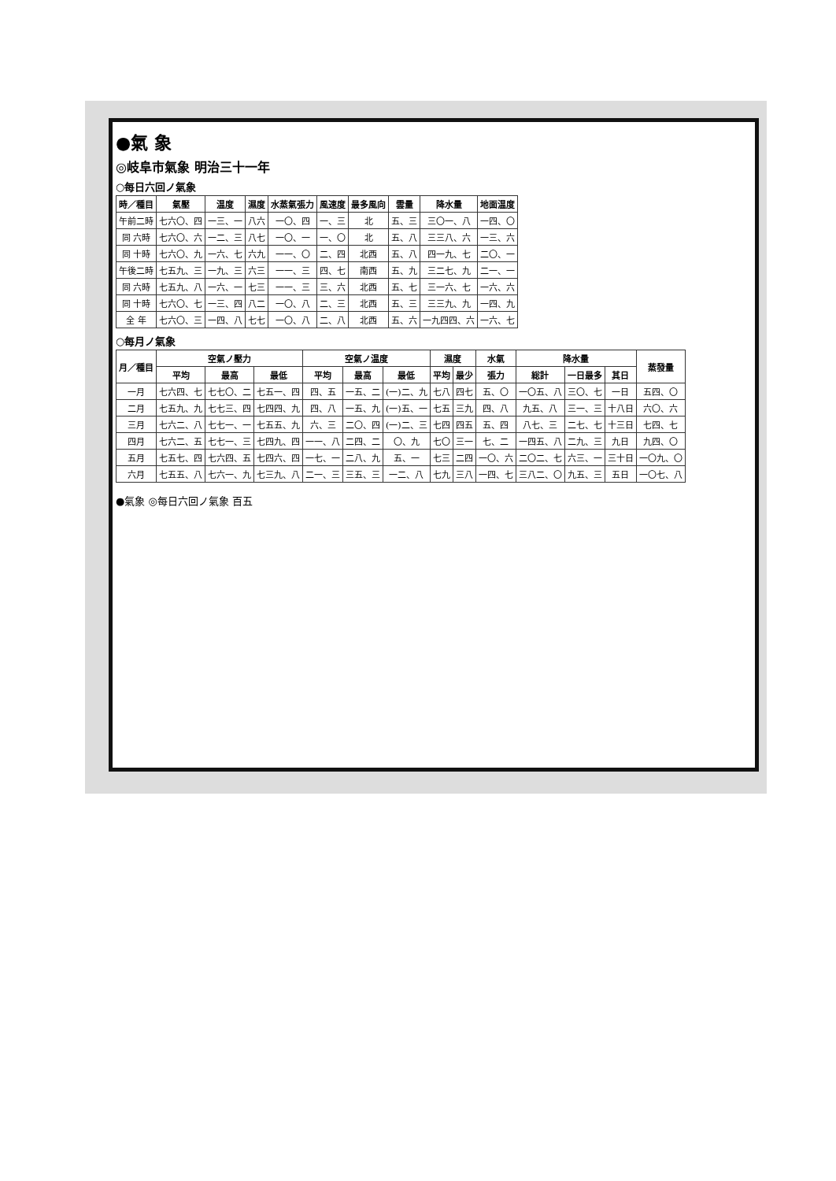●氣 象
◎岐阜市氣象 明治三十一年
○每日六回ノ氣象
| 時／種目 | 氣壓 | 温度 | 濕度 | 水蒸氣張力 | 風速度 | 最多風向 | 雲量 | 降水量 | 地面温度 |
| --- | --- | --- | --- | --- | --- | --- | --- | --- | --- |
| 午前二時 | 七六〇、四 | 一三、一 | 八六 | 一〇、四 | 一、三 | 北 | 五、三 | 三〇一、八 | 一四、〇 |
| 同 六時 | 七六〇、六 | 一二、三 | 八七 | 一〇、一 | 一、〇 | 北 | 五、八 | 三三八、六 | 一三、六 |
| 同 十時 | 七六〇、九 | 一六、七 | 六九 | 一一、〇 | 二、四 | 北西 | 五、八 | 四一九、七 | 二〇、一 |
| 午後二時 | 七五九、三 | 一九、三 | 六三 | 一一、三 | 四、七 | 南西 | 五、九 | 三二七、九 | 二一、一 |
| 同 六時 | 七五九、八 | 一六、一 | 七三 | 一一、三 | 三、六 | 北西 | 五、七 | 三一六、七 | 一六、六 |
| 同 十時 | 七六〇、七 | 一三、四 | 八二 | 一〇、八 | 二、三 | 北西 | 五、三 | 三三九、九 | 一四、九 |
| 全 年 | 七六〇、三 | 一四、八 | 七七 | 一〇、八 | 二、八 | 北西 | 五、六 | 一九四四、六 | 一六、七 |
○每月ノ氣象
| 月／種目 | 空氣ノ壓力 | | | 空氣ノ温度 | | | 濕度 | | 水氣 | 降水量 | | | 蒸發量 |
| --- | --- | --- | --- | --- | --- | --- | --- | --- | --- | --- | --- | --- | --- |
| | 平均 | 最高 | 最低 | 平均 | 最高 | 最低 | 平均 | 最少 | 張力 | 総計 | 一日最多 | 其日 | |
| 一月 | 七六四、七 | 七七〇、二 | 七五一、四 | 四、五 | 一五、二 | (一)二、九 | 七八 | 四七 | 五、〇 | 一〇五、八 | 三〇、七 | 一日 | 五四、〇 |
| 二月 | 七五九、九 | 七七三、四 | 七四四、九 | 四、八 | 一五、九 | (一)五、一 | 七五 | 三九 | 四、八 | 九五、八 | 三一、三 | 十八日 | 六〇、六 |
| 三月 | 七六二、八 | 七七一、一 | 七五五、九 | 六、三 | 二〇、四 | (一)二、三 | 七四 | 四五 | 五、四 | 八七、三 | 二七、七 | 十三日 | 七四、七 |
| 四月 | 七六二、五 | 七七一、三 | 七四九、四 | 一一、八 | 二四、二 | 〇、九 | 七〇 | 三一 | 七、二 | 一四五、八 | 二九、三 | 九日 | 九四、〇 |
| 五月 | 七五七、四 | 七六四、五 | 七四六、四 | 一七、一 | 二八、九 | 五、一 | 七三 | 二四 | 一〇、六 | 二〇二、七 | 六三、一 | 三十日 | 一〇九、〇 |
| 六月 | 七五五、八 | 七六一、九 | 七三九、八 | 二一、三 | 三五、三 | 一二、八 | 七九 | 三八 | 一四、七 | 三八二、〇 | 九五、三 | 五日 | 一〇七、八 |
●氣象 ◎每日六回ノ氣象 百五